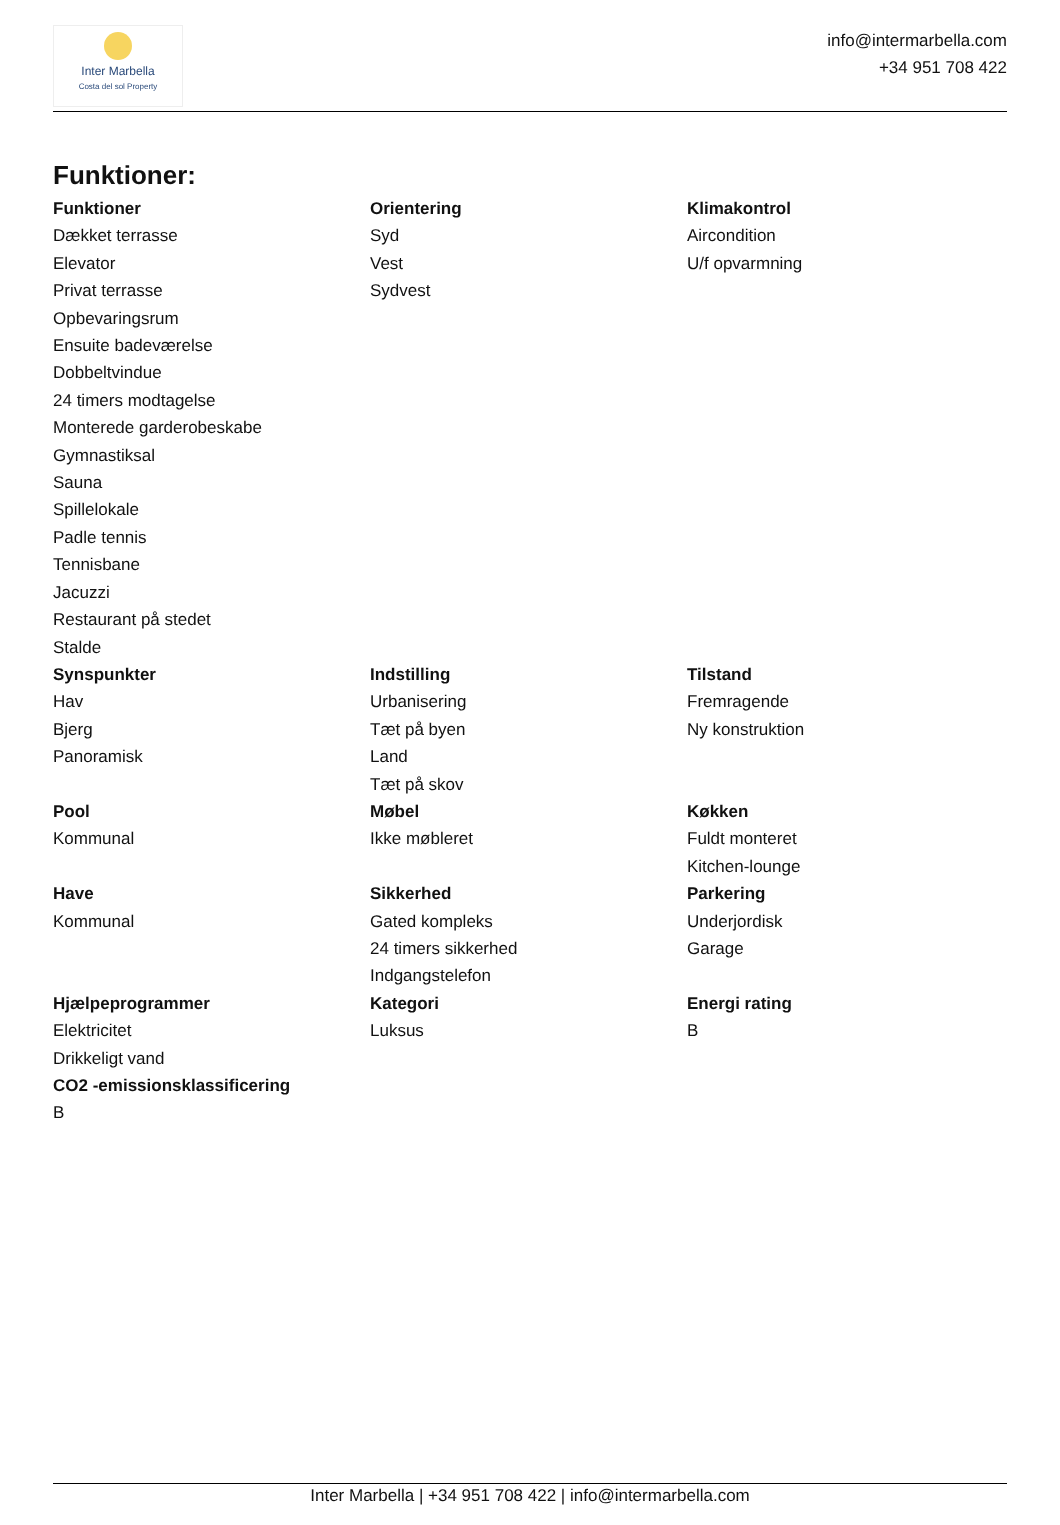Inter Marbella
Costa del sol Property
info@intermarbella.com
+34 951 708 422
Funktioner:
Funktioner
Dækket terrasse
Elevator
Privat terrasse
Opbevaringsrum
Ensuite badeværelse
Dobbeltvindue
24 timers modtagelse
Monterede garderobeskabe
Gymnastiksal
Sauna
Spillelokale
Padle tennis
Tennisbane
Jacuzzi
Restaurant på stedet
Stalde
Orientering
Syd
Vest
Sydvest
Klimakontrol
Aircondition
U/f opvarmning
Synspunkter
Hav
Bjerg
Panoramisk
Indstilling
Urbanisering
Tæt på byen
Land
Tæt på skov
Tilstand
Fremragende
Ny konstruktion
Pool
Kommunal
Møbel
Ikke møbleret
Køkken
Fuldt monteret
Kitchen-lounge
Have
Kommunal
Sikkerhed
Gated kompleks
24 timers sikkerhed
Indgangstelefon
Parkering
Underjordisk
Garage
Hjælpeprogrammer
Elektricitet
Drikkeligt vand
CO2 -emissionsklassificering
B
Kategori
Luksus
Energi rating
B
Inter Marbella | +34 951 708 422 | info@intermarbella.com